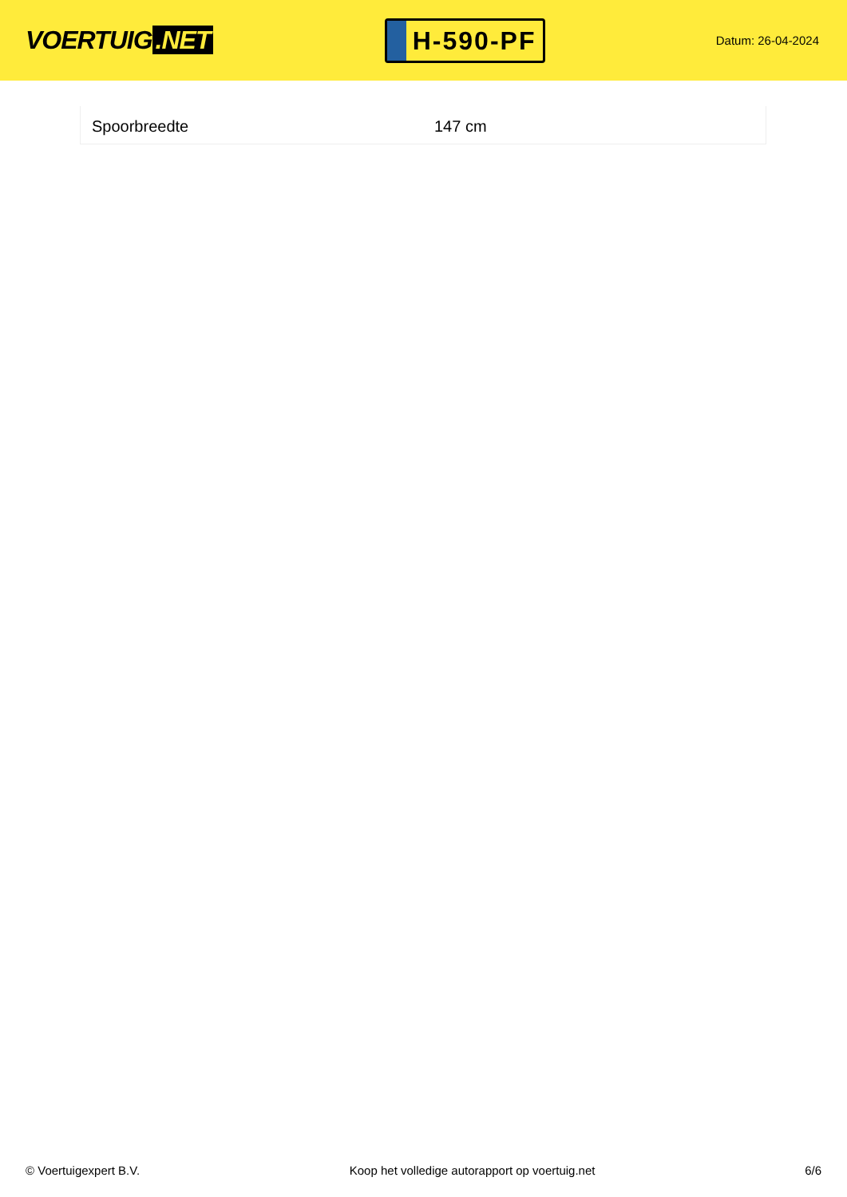VOERTUIG.NET
H-590-PF
Datum: 26-04-2024
| Spoorbreedte | 147 cm |
© Voertuigexpert B.V. Koop het volledige autorapport op voertuig.net 6/6